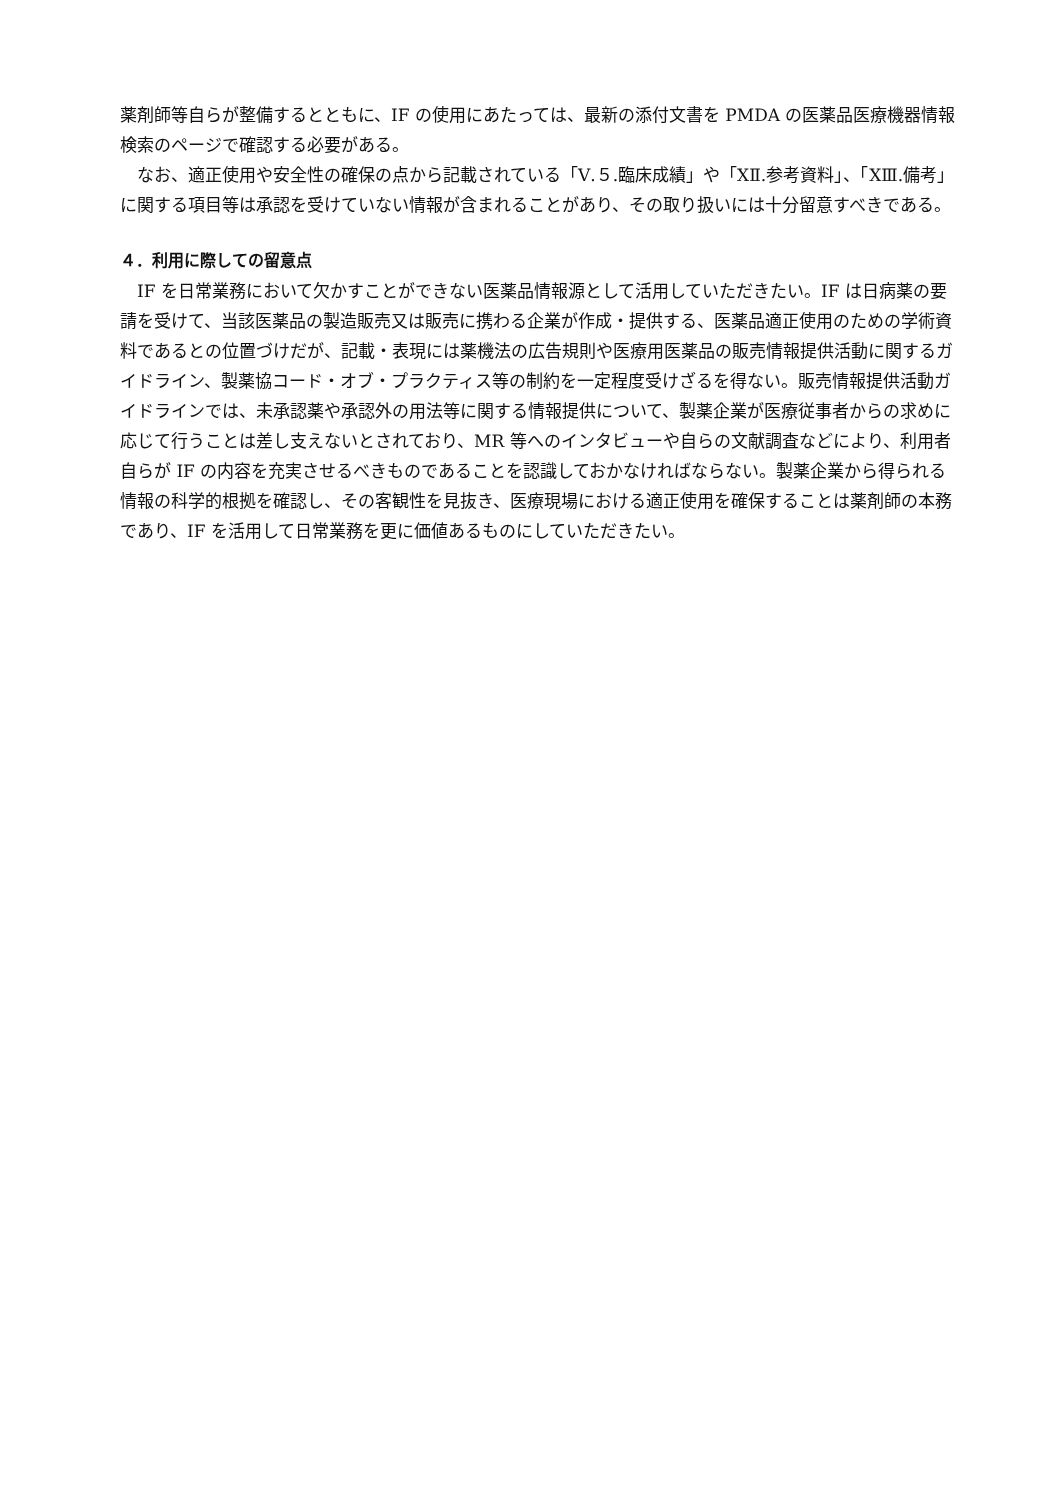薬剤師等自らが整備するとともに、IF の使用にあたっては、最新の添付文書を PMDA の医薬品医療機器情報検索のページで確認する必要がある。
　なお、適正使用や安全性の確保の点から記載されている「Ⅴ.５.臨床成績」や「ⅩⅡ.参考資料」、「ⅩⅢ.備考」に関する項目等は承認を受けていない情報が含まれることがあり、その取り扱いには十分留意すべきである。
４．利用に際しての留意点
　IF を日常業務において欠かすことができない医薬品情報源として活用していただきたい。IF は日病薬の要請を受けて、当該医薬品の製造販売又は販売に携わる企業が作成・提供する、医薬品適正使用のための学術資料であるとの位置づけだが、記載・表現には薬機法の広告規則や医療用医薬品の販売情報提供活動に関するガイドライン、製薬協コード・オブ・プラクティス等の制約を一定程度受けざるを得ない。販売情報提供活動ガイドラインでは、未承認薬や承認外の用法等に関する情報提供について、製薬企業が医療従事者からの求めに応じて行うことは差し支えないとされており、MR 等へのインタビューや自らの文献調査などにより、利用者自らが IF の内容を充実させるべきものであることを認識しておかなければならない。製薬企業から得られる情報の科学的根拠を確認し、その客観性を見抜き、医療現場における適正使用を確保することは薬剤師の本務であり、IF を活用して日常業務を更に価値あるものにしていただきたい。